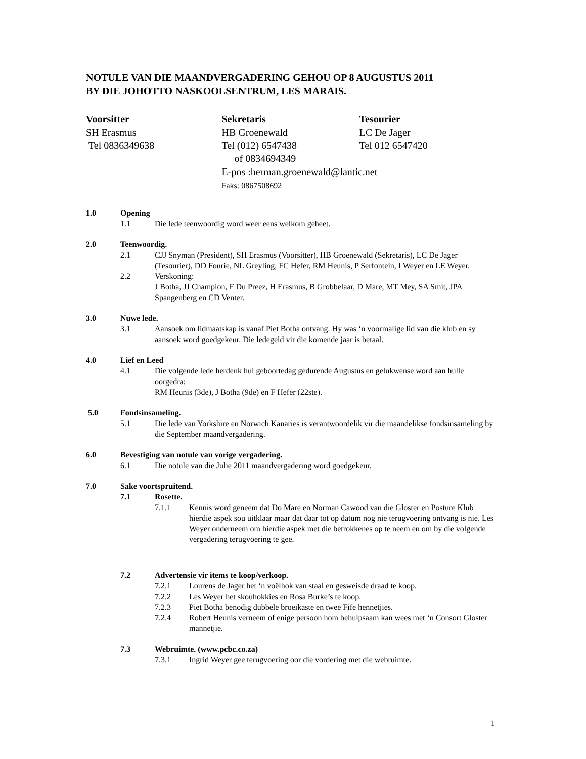NOTULE VAN DIE MAANDVERGADERING GEHOU OP 8 AUGUSTUS 2011
BY DIE JOHOTTO NASKOOLSENTRUM, LES MARAIS.
Voorsitter
SH Erasmus
Tel 0836349638
Sekretaris
HB Groenewald
Tel (012) 6547438
of 0834694349
E-pos :herman.groenewald@lantic.net
Faks: 0867508692
Tesourier
LC De Jager
Tel 012 6547420
1.0 Opening
1.1 Die lede teenwoordig word weer eens welkom geheet.
2.0 Teenwoordig.
2.1 CJJ Snyman (President), SH Erasmus (Voorsitter), HB Groenewald (Sekretaris), LC De Jager (Tesourier), DD Fourie, NL Greyling, FC Hefer, RM Heunis, P Serfontein, I Weyer en LE Weyer.
2.2 Verskoning:
J Botha, JJ Champion, F Du Preez, H Erasmus, B Grobbelaar, D Mare, MT Mey, SA Smit, JPA Spangenberg en CD Venter.
3.0 Nuwe lede.
3.1 Aansoek om lidmaatskap is vanaf Piet Botha ontvang. Hy was ‘n voormalige lid van die klub en sy aansoek word goedgekeur. Die ledegeld vir die komende jaar is betaal.
4.0 Lief en Leed
4.1 Die volgende lede herdenk hul geboortedag gedurende Augustus en gelukwense word aan hulle oorgedra:
RM Heunis (3de), J Botha (9de) en F Hefer (22ste).
5.0 Fondsinsameling.
5.1 Die lede van Yorkshire en Norwich Kanaries is verantwoordelik vir die maandelikse fondsinsameling by die September maandvergadering.
6.0 Bevestiging van notule van vorige vergadering.
6.1 Die notule van die Julie 2011 maandvergadering word goedgekeur.
7.0 Sake voortspruitend.
7.1 Rosette.
7.1.1 Kennis word geneem dat Do Mare en Norman Cawood van die Gloster en Posture Klub hierdie aspek sou uitklaar maar dat daar tot op datum nog nie terugvoering ontvang is nie. Les Weyer onderneem om hierdie aspek met die betrokkenes op te neem en om by die volgende vergadering terugvoering te gee.
7.2 Advertensie vir items te koop/verkoop.
7.2.1 Lourens de Jager het ‘n voëlhok van staal en gesweisde draad te koop.
7.2.2 Les Weyer het skouhokkies en Rosa Burke’s te koop.
7.2.3 Piet Botha benodig dubbele broeikaste en twee Fife hennetjies.
7.2.4 Robert Heunis verneem of enige persoon hom behulpsaam kan wees met ‘n Consort Gloster mannetjie.
7.3 Webruimte. (www.pcbc.co.za)
7.3.1 Ingrid Weyer gee terugvoering oor die vordering met die webruimte.
1